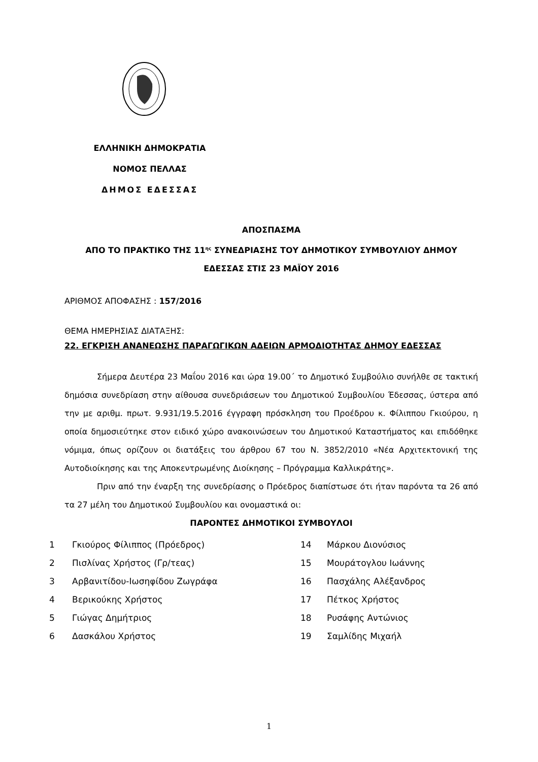ΕΛΛΗΝΙΚΗ ΔΗΜΟΚΡΑΤΙΑ
ΝΟΜΟΣ ΠΕΛΛΑΣ
ΔΗΜΟΣ ΕΔΕΣΣΑΣ
ΑΠΟΣΠΑΣΜΑ
ΑΠΟ ΤΟ ΠΡΑΚΤΙΚΟ ΤΗΣ 11<sup>ης</sup> ΣΥΝΕΔΡΙΑΣΗΣ ΤΟΥ ΔΗΜΟΤΙΚΟΥ ΣΥΜΒΟΥΛΙΟΥ ΔΗΜΟΥ ΕΔΕΣΣΑΣ ΣΤΙΣ 23 ΜΑΪΟΥ 2016
ΑΡΙΘΜΟΣ ΑΠΟΦΑΣΗΣ : 157/2016
ΘΕΜΑ ΗΜΕΡΗΣΙΑΣ ΔΙΑΤΑΞΗΣ:
22. ΕΓΚΡΙΣΗ ΑΝΑΝΕΩΣΗΣ ΠΑΡΑΓΩΓΙΚΩΝ ΑΔΕΙΩΝ ΑΡΜΟΔΙΟΤΗΤΑΣ ΔΗΜΟΥ ΕΔΕΣΣΑΣ
Σήμερα Δευτέρα 23 Μαΐου 2016 και ώρα 19.00΄ το Δημοτικό Συμβούλιο συνήλθε σε τακτική δημόσια συνεδρίαση στην αίθουσα συνεδριάσεων του Δημοτικού Συμβουλίου Έδεσσας, ύστερα από την με αριθμ. πρωτ. 9.931/19.5.2016 έγγραφη πρόσκληση του Προέδρου κ. Φίλιππου Γκιούρου, η οποία δημοσιεύτηκε στον ειδικό χώρο ανακοινώσεων του Δημοτικού Καταστήματος και επιδόθηκε νόμιμα, όπως ορίζουν οι διατάξεις του άρθρου 67 του Ν. 3852/2010 «Νέα Αρχιτεκτονική της Αυτοδιοίκησης και της Αποκεντρωμένης Διοίκησης – Πρόγραμμα Καλλικράτης».
Πριν από την έναρξη της συνεδρίασης ο Πρόεδρος διαπίστωσε ότι ήταν παρόντα τα 26 από τα 27 μέλη του Δημοτικού Συμβουλίου και ονομαστικά οι:
ΠΑΡΟΝΤΕΣ ΔΗΜΟΤΙΚΟΙ ΣΥΜΒΟΥΛΟΙ
| 1 | Γκιούρος Φίλιππος (Πρόεδρος) | 14 | Μάρκου Διονύσιος |
| 2 | Πισλίνας Χρήστος (Γρ/τεας) | 15 | Μουράτογλου Ιωάννης |
| 3 | Αρβανιτίδου-Ιωσηφίδου Ζωγράφα | 16 | Πασχάλης Αλέξανδρος |
| 4 | Βερικούκης Χρήστος | 17 | Πέτκος Χρήστος |
| 5 | Γιώγας Δημήτριος | 18 | Ρυσάφης Αντώνιος |
| 6 | Δασκάλου Χρήστος | 19 | Σαμλίδης Μιχαήλ |
1